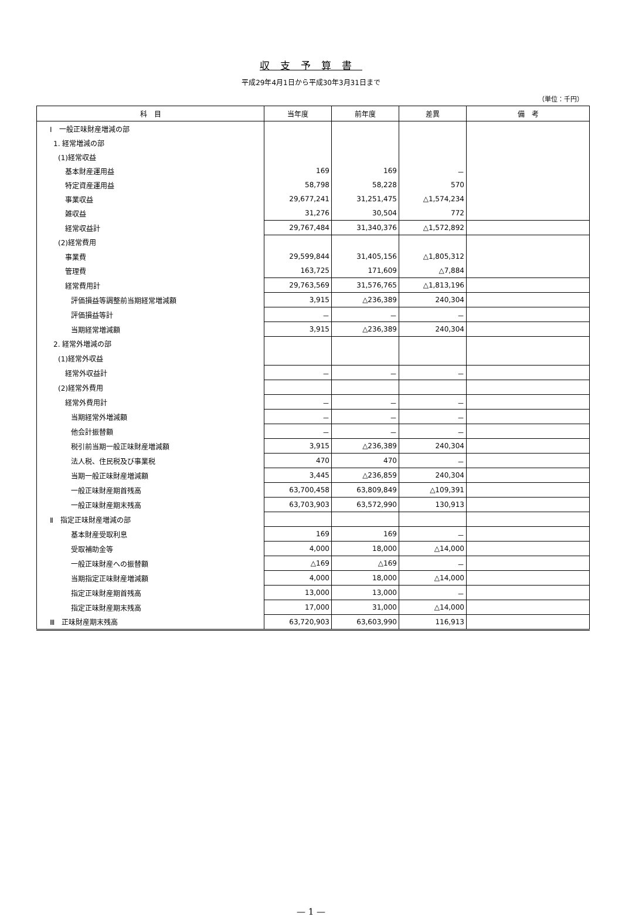収支予算書
平成29年4月1日から平成30年3月31日まで
（単位：千円）
| 科 目 | 当年度 | 前年度 | 差異 | 備 考 |
| --- | --- | --- | --- | --- |
| Ⅰ 一般正味財産増減の部 | | | | |
| 1. 経常増減の部 | | | | |
| (1)経常収益 | | | | |
| 基本財産運用益 | 169 | 169 | － | |
| 特定資産運用益 | 58,798 | 58,228 | 570 | |
| 事業収益 | 29,677,241 | 31,251,475 | △1,574,234 | |
| 雑収益 | 31,276 | 30,504 | 772 | |
| 経常収益計 | 29,767,484 | 31,340,376 | △1,572,892 | |
| (2)経常費用 | | | | |
| 事業費 | 29,599,844 | 31,405,156 | △1,805,312 | |
| 管理費 | 163,725 | 171,609 | △7,884 | |
| 経常費用計 | 29,763,569 | 31,576,765 | △1,813,196 | |
| 評価損益等調整前当期経常増減額 | 3,915 | △236,389 | 240,304 | |
| 評価損益等計 | － | － | － | |
| 当期経常増減額 | 3,915 | △236,389 | 240,304 | |
| 2. 経常外増減の部 | | | | |
| (1)経常外収益 | | | | |
| 経常外収益計 | － | － | － | |
| (2)経常外費用 | | | | |
| 経常外費用計 | － | － | － | |
| 当期経常外増減額 | － | － | － | |
| 他会計振替額 | － | － | － | |
| 税引前当期一般正味財産増減額 | 3,915 | △236,389 | 240,304 | |
| 法人税、住民税及び事業税 | 470 | 470 | － | |
| 当期一般正味財産増減額 | 3,445 | △236,859 | 240,304 | |
| 一般正味財産期首残高 | 63,700,458 | 63,809,849 | △109,391 | |
| 一般正味財産期末残高 | 63,703,903 | 63,572,990 | 130,913 | |
| Ⅱ 指定正味財産増減の部 | | | | |
| 基本財産受取利息 | 169 | 169 | － | |
| 受取補助金等 | 4,000 | 18,000 | △14,000 | |
| 一般正味財産への振替額 | △169 | △169 | － | |
| 当期指定正味財産増減額 | 4,000 | 18,000 | △14,000 | |
| 指定正味財産期首残高 | 13,000 | 13,000 | － | |
| 指定正味財産期末残高 | 17,000 | 31,000 | △14,000 | |
| Ⅲ 正味財産期末残高 | 63,720,903 | 63,603,990 | 116,913 | |
— 1 —